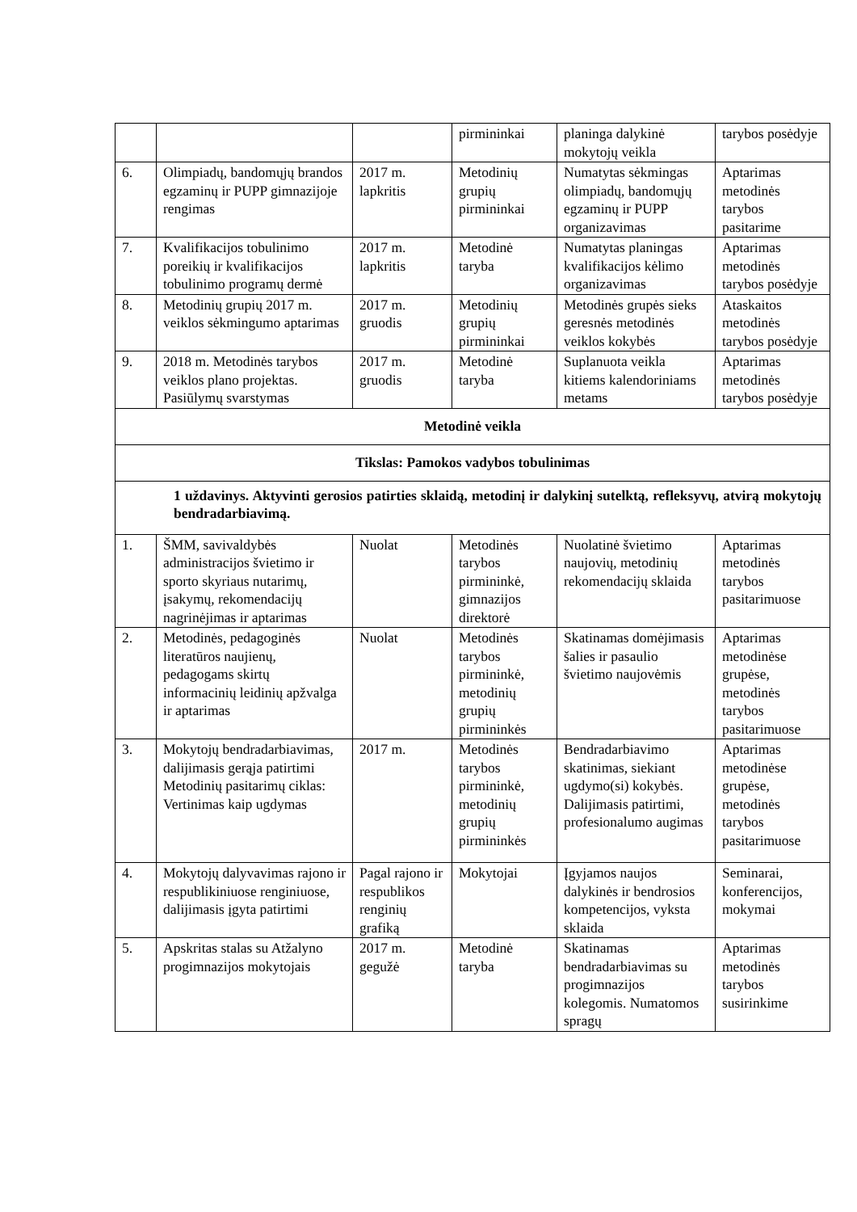| | | | pirmininkai | planinga dalykinė mokytojų veikla | tarybos posėdyje |
| 6. | Olimpiadų, bandomųjų brandos egzaminų ir PUPP gimnazijoje rengimas | 2017 m. lapkritis | Metodinių grupių pirmininkai | Numatytas sėkmingas olimpiadų, bandomųjų egzaminų ir PUPP organizavimas | Aptarimas metodinės tarybos pasitarime |
| 7. | Kvalifikacijos tobulinimo poreikių ir kvalifikacijos tobulinimo programų dermė | 2017 m. lapkritis | Metodinė taryba | Numatytas planingas kvalifikacijos kėlimo organizavimas | Aptarimas metodinės tarybos posėdyje |
| 8. | Metodinių grupių 2017 m. veiklos sėkmingumo aptarimas | 2017 m. gruodis | Metodinių grupių pirmininkai | Metodinės grupės sieks geresnės metodinės veiklos kokybės | Ataskaitos metodinės tarybos posėdyje |
| 9. | 2018 m. Metodinės tarybos veiklos plano projektas. Pasiūlymų svarstymas | 2017 m. gruodis | Metodinė taryba | Suplanuota veikla kitiems kalendoriniams metams | Aptarimas metodinės tarybos posėdyje |
| Metodinė veikla | | | | | |
| Tikslas: Pamokos vadybos tobulinimas | | | | | |
| 1 uždavinys. Aktyvinti gerosios patirties sklaidą, metodinį ir dalykinį sutelktą, refleksyvų, atvirą mokytojų bendradarbiavimą. | | | | | |
| 1. | ŠMM, savivaldybės administracijos švietimo ir sporto skyriaus nutarimų, įsakymų, rekomendacijų nagrinėjimas ir aptarimas | Nuolat | Metodinės tarybos pirmininkė, gimnazijos direktorė | Nuolatinė švietimo naujovių, metodinių rekomendacijų sklaida | Aptarimas metodinės tarybos pasitarimuose |
| 2. | Metodinės, pedagoginės literatūros naujienų, pedagogams skirtų informacinių leidinių apžvalga ir aptarimas | Nuolat | Metodinės tarybos pirmininkė, metodinių grupių pirmininkės | Skatinamas domėjimasis šalies ir pasaulio švietimo naujovėmis | Aptarimas metodinėse grupėse, metodinės tarybos pasitarimuose |
| 3. | Mokytojų bendradarbiavimas, dalijimasis gerąja patirtimi Metodinių pasitarimų ciklas: Vertinimas kaip ugdymas | 2017 m. | Metodinės tarybos pirmininkė, metodinių grupių pirmininkės | Bendradarbiavimo skatinimas, siekiant ugdymo(si) kokybės. Dalijimasis patirtimi, profesionalumo augimas | Aptarimas metodinėse grupėse, metodinės tarybos pasitarimuose |
| 4. | Mokytojų dalyvavimas rajono ir respublikiniuose renginiuose, dalijimasis įgyta patirtimi | Pagal rajono ir respublikos renginių grafiką | Mokytojai | Įgyjamos naujos dalykinės ir bendrosios kompetencijos, vyksta sklaida | Seminarai, konferencijos, mokymai |
| 5. | Apskritas stalas su Atžalyno progimnazijos mokytojais | 2017 m. gegužė | Metodinė taryba | Skatinamas bendradarbiavimas su progimnazijos kolegomis. Numatomos spragų | Aptarimas metodinės tarybos susirinkime |